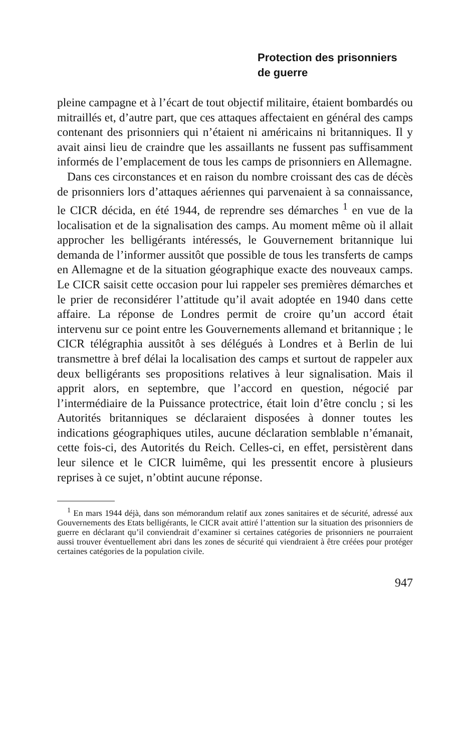Protection des prisonniers
de guerre
pleine campagne et à l’écart de tout objectif militaire, étaient bombardés ou mitraillés et, d’autre part, que ces attaques affectaient en général des camps contenant des prisonniers qui n’étaient ni américains ni britanniques. Il y avait ainsi lieu de craindre que les assaillants ne fussent pas suffisamment informés de l’emplacement de tous les camps de prisonniers en Allemagne.
Dans ces circonstances et en raison du nombre croissant des cas de décès de prisonniers lors d’attaques aériennes qui parvenaient à sa connaissance, le CICR décida, en été 1944, de reprendre ses démarches <sup>1</sup> en vue de la localisation et de la signalisation des camps. Au moment même où il allait approcher les belligérants intéressés, le Gouvernement britannique lui demanda de l’informer aussitôt que possible de tous les transferts de camps en Allemagne et de la situation géographique exacte des nouveaux camps. Le CICR saisit cette occasion pour lui rappeler ses premières démarches et le prier de reconsidérer l’attitude qu’il avait adoptée en 1940 dans cette affaire. La réponse de Londres permit de croire qu’un accord était intervenu sur ce point entre les Gouvernements allemand et britannique ; le CICR télégraphia aussitôt à ses délégués à Londres et à Berlin de lui transmettre à bref délai la localisation des camps et surtout de rappeler aux deux belligérants ses propositions relatives à leur signalisation. Mais il apprit alors, en septembre, que l’accord en question, négocié par l’intermédiaire de la Puissance protectrice, était loin d’être conclu ; si les Autorités britanniques se déclaraient disposées à donner toutes les indications géographiques utiles, aucune déclaration semblable n’émanait, cette fois-ci, des Autorités du Reich. Celles-ci, en effet, persistèrent dans leur silence et le CICR luimême, qui les pressentit encore à plusieurs reprises à ce sujet, n’obtint aucune réponse.
<sup>1</sup> En mars 1944 déjà, dans son mémorandum relatif aux zones sanitaires et de sécurité, adressé aux Gouvernements des Etats belligérants, le CICR avait attiré l’attention sur la situation des prisonniers de guerre en déclarant qu’il conviendrait d’examiner si certaines catégories de prisonniers ne pourraient aussi trouver éventuellement abri dans les zones de sécurité qui viendraient à être créées pour protéger certaines catégories de la population civile.
947